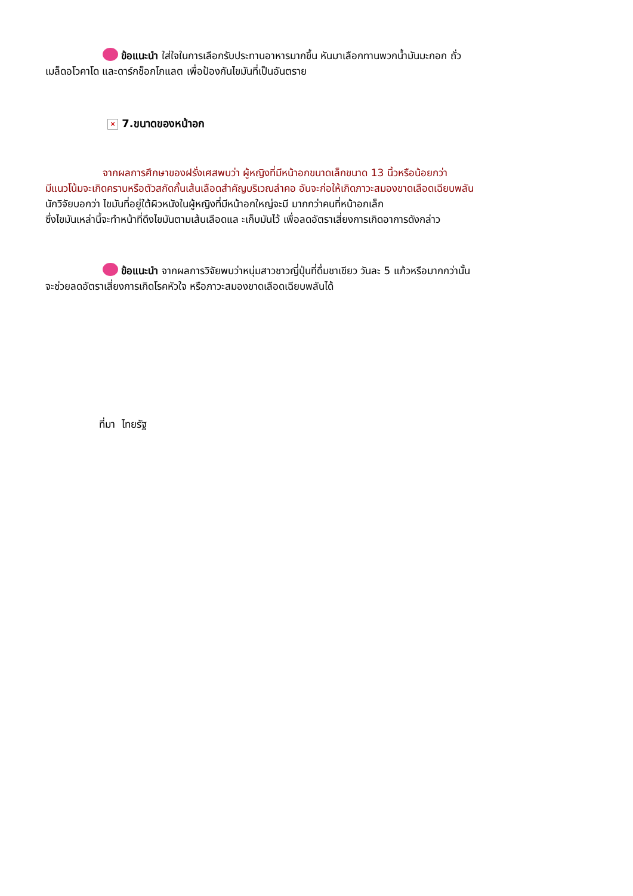ข้อแนะนำ ใส่ใจในการเลือกรับประทานอาหารมากขึ้น หันมาเลือกทานพวกน้ำมันมะกอก ถั่ว
เมล็ดอโวคาโด และดาร์กช็อกโกแลต เพื่อป้องกันไขมันที่เป็นอันตราย
× 7.ขนาดของหน้าอก
จากผลการศึกษาของฝรั่งเศสพบว่า ผู้หญิงที่มีหน้าอกขนาดเล็กขนาด 13 นิ้วหรือน้อยกว่า
มีแนวโน้มจะเกิดคราบหรือตัวสกัดกั้นเส้นเลือดสำคัญบริเวณลำคอ อันจะก่อให้เกิดภาวะสมองขาดเลือดเฉียบพลัน
นักวิจัยบอกว่า ไขมันที่อยู่ใต้ผิวหนังในผู้หญิงที่มีหน้าอกใหญ่จะมี มากกว่าคนที่หน้าอกเล็ก
ซึ่งไขมันเหล่านี้จะทำหน้าที่ดึงไขมันตามเส้นเลือดแล ะเก็บมันไว้ เพื่อลดอัตราเสี่ยงการเกิดอาการดังกล่าว
ข้อแนะนำ จากผลการวิจัยพบว่าหนุ่มสาวชาวญี่ปุ่นที่ดื่มชาเขียว วันละ 5 แก้วหรือมากกว่านั้น
จะช่วยลดอัตราเสี่ยงการเกิดโรคหัวใจ หรือภาวะสมองขาดเลือดเฉียบพลันได้
ที่มา ไทยรัฐ